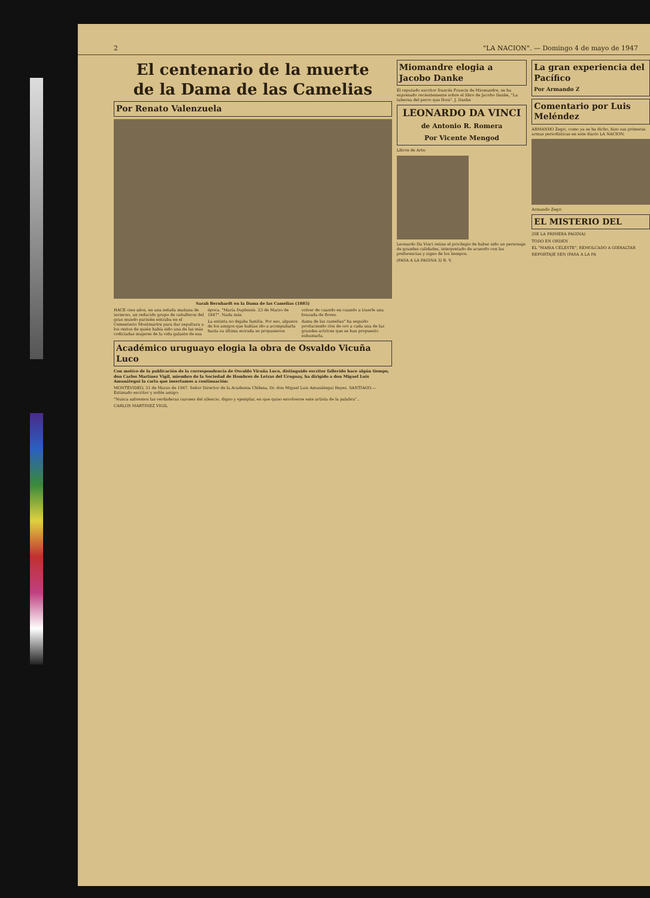2 "LA NACION". — Domingo 4 de mayo de 1947
El centenario de la muerte
de la Dama de las Camelias
Por Renato Valenzuela
Sarah Bernhardt en la Dama de las Camelias (1885)
HACE cien años, en una nelada mañana de invierno, un reducido grupo de caballeros del gran mundo parisién entraba en el Cementerio Montmartre para dar sepultura a los restos de quién había sido una de las más codiciadas mujeres de la vida galante de esa época. "María Duplessis. 23 de Marzo de 1847". Nada más.
La extinta no dejaba familia. Por eso, algunos de los amigos que habían ido a acompañarla hasta su última morada se propusieron volver de cuando en cuando a traerle una brazada de flores.
dama de las camelias" ha seguido produciendo ríos de oro a cada una de las grandes actrices que se han propuesto exhumarla.
Académico uruguayo elogia la obra de Osvaldo Vicuña Luco
Con motivo de la publicación de la correspondencia de Osvaldo Vicuña Luco, distinguido escritor fallecido hace algún tiempo, don Carlos Martínez Vigil, miembro de la Sociedad de Hombres de Letras del Uruguay, ha dirigido a don Miguel Luis Amunátegui la carta que insertamos a continuación:
MONTEVIDEO, 31 de Marzo de 1947. Señor Director de la Academia Chilena, Dr. don Miguel Luis Amunátegui Reyes. SANTIAGO.— Estimado escritor y noble amigo:
"Nunca sabremos las verdaderas razones del silencio, digno y ejemplar, en que quiso envolverse este artista de la palabra"...
CARLOS MARTINEZ VIGIL
Miomandre elogia a Jacobo Danke
El reputado escritor francés Francis de Miomandre, se ha expresado recientemente sobre el libro de Jacobo Danke, "La taberna del perro que llora". J. Danke
LEONARDO DA VINCI
de Antonio R. Romera
Por Vicente Mengod
Libros de Arte.
Leonardo Da Vinci reúne el privilegio de haber sido un personaje de grandes calidades, interpretado de acuerdo con las preferencias y signo de los tiempos.
(PASA A LA PAGINA 3) R. V.
La gran experiencia del Pacífico
Por Armando Z
Comentario por Luis Meléndez
ARMANDO Zegri, como ya se ha dicho, hizo sus primeras armas periodísticas en este diario LA NACION.
Armando Zegri
EL MISTERIO DEL
(DE LA PRIMERA PAGINA)
TODO EN ORDEN
EL "MARIA CELESTE", REMOLCADO A GIBRALTAR
REPORTAJE SEN (PASA A LA PA